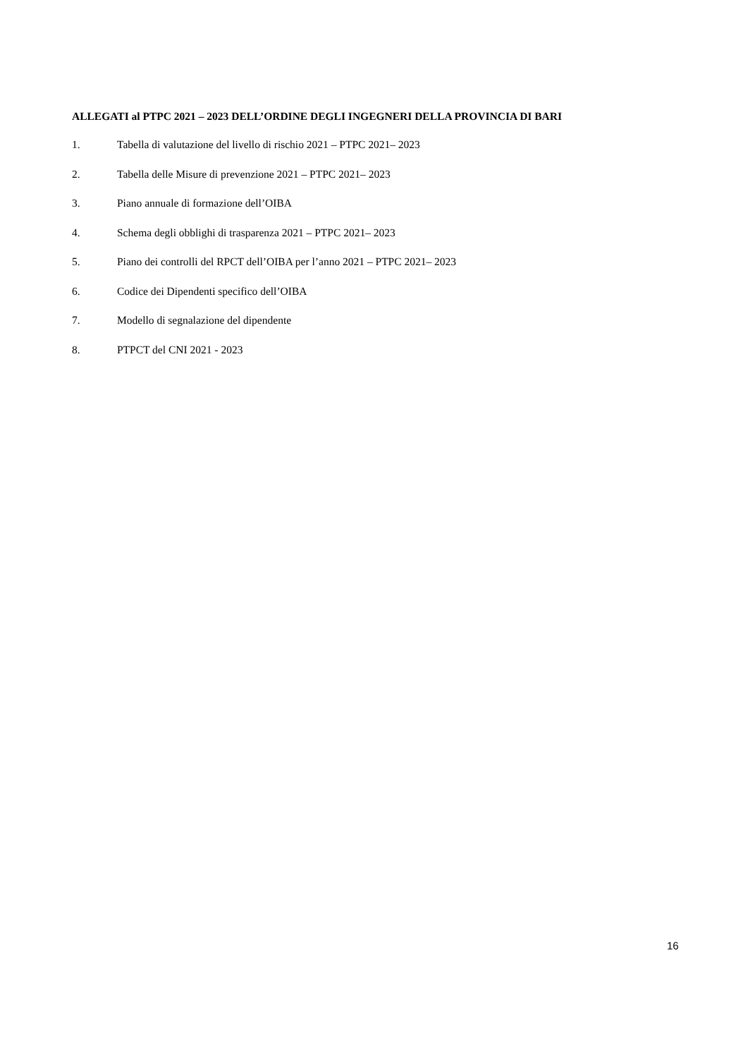ALLEGATI al PTPC 2021 – 2023 DELL’ORDINE DEGLI INGEGNERI DELLA PROVINCIA DI BARI
1. Tabella di valutazione del livello di rischio 2021 – PTPC 2021– 2023
2. Tabella delle Misure di prevenzione 2021 – PTPC 2021– 2023
3. Piano annuale di formazione dell’OIBA
4. Schema degli obblighi di trasparenza 2021 – PTPC 2021– 2023
5. Piano dei controlli del RPCT dell’OIBA per l’anno 2021 – PTPC 2021– 2023
6. Codice dei Dipendenti specifico dell’OIBA
7. Modello di segnalazione del dipendente
8. PTPCT del CNI 2021 - 2023
16